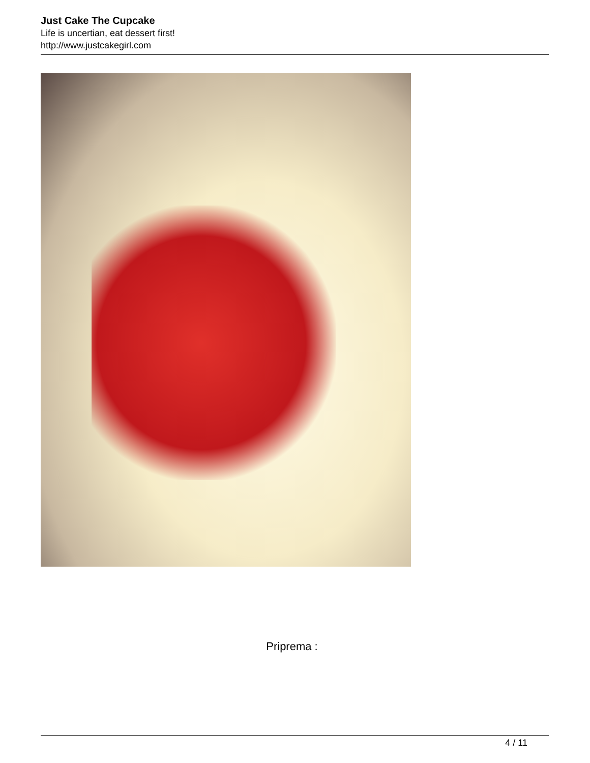Just Cake The Cupcake
Life is uncertian, eat dessert first!
http://www.justcakegirl.com
Priprema :
4 / 11